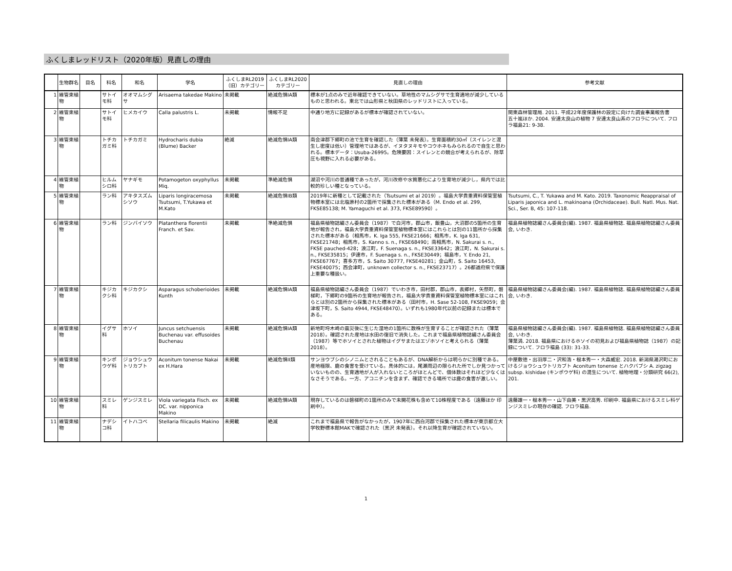ふくしまレッドリスト（2020年版）見直しの理由
| | 生物群名 | 目名 | 科名 | 和名 | 学名 | ふくしまRL2019（旧）カテゴリー | ふくしまRL2020カテゴリー | 見直しの理由 | 参考文献 |
| --- | --- | --- | --- | --- | --- | --- | --- | --- | --- |
| 1 | 維管束植物 | | サトイモ科 | オオマムシグサ | Arisaema takedae Makino | 未掲載 | 絶滅危惧IA類 | 標本が1点のみで近年確認できていない。草地性のマムシグサで生育適地が減少しているものと思われる。東北では山形県と秋田県のレッドリストに入っている。 | |
| 2 | 維管束植物 | | サトイモ科 | ヒメカイウ | Calla palustris L. | 未掲載 | 情報不足 | 中通り地方に記録があるが標本が確認されていない。 | 関東森林管理局. 2011. 平成22年度保護林の設定に向けた調査事業報告書 五十嵐ほか. 2004. 安達太良山の植物 7 安達太良山系のフロラについて. フロラ福島21: 9-38. |
| 3 | 維管束植物 | | トチカガミ科 | トチカガミ | Hydrocharis dubia (Blume) Backer | 絶滅 | 絶滅危惧IA類 | 南会津郡下郷町の池で生育を確認した（薄葉 未発表）。生育面積約30㎡（スイレンと混生し密度は低い）管理地ではあるが、イヌタヌキモやコウホネもみられるので自生と思われる。標本データ：Usuba-26995。危険要因：スイレンとの競合が考えられるが、除草圧も視野に入れる必要がある。 | |
| 4 | 維管束植物 | | ヒルムシロ科 | ヤナギモ | Potamogeton oxyphyllus Miq. | 未掲載 | 準絶滅危惧 | 湖沼や河川の普通種であったが，河川改修や水質悪化により生育地が減少し，県内では比較的珍しい種となっている。 | |
| 5 | 維管束植物 | | ラン科 | アキタスズムシソウ | Liparis longiracemosa Tsutsumi, T.Yukawa et M.Kato | 未掲載 | 絶滅危惧IB類 | 2019年に新種として記載された（Tsutsumi et al 2019）。福島大学貴重資料保管室植物標本室には北塩原村の2箇所で採集された標本がある（M. Endo et al. 299, FKSE85138; M. Yamaguchi et al. 373, FKSE89590）。 | Tsutsumi, C., T. Yukawa and M. Kato. 2019. Taxonomic Reappraisal of Liparis japonica and L. makinoana (Orchidaceae). Bull. Natl. Mus. Nat. Sci., Ser. B, 45: 107-118. |
| 6 | 維管束植物 | | ラン科 | ジンバイソウ | Platanthera florentii Franch. et Sav. | 未掲載 | 準絶滅危惧 | 福島県植物誌編さん委員会（1987）で白河市，郡山市，飯豊山，大沼郡の5箇所の生育地が報告され，福島大学貴重資料保管室植物標本室にはこれらとは別の11箇所から採集された標本がある（相馬市，K. Iga 555, FKSE21666；相馬市，K. Iga 631, FKSE21748；相馬市，S. Kanno s. n., FKSE68490；南相馬市，N. Sakurai s. n., FKSE pauched-428；浪江町，F. Suenaga s. n., FKSE33642；浪江町，N. Sakurai s. n., FKSE35815；伊達市，F. Suenaga s. n., FKSE30449；福島市，Y. Endo 21, FKSE67767；喜多方市，S. Saito 30777, FKSE40281；金山町，S. Saito 16453, FKSE40075；西会津町，unknown collector s. n., FKSE23717）。26都道府県で保護上重要な種扱い。 | 福島県植物誌編さん委員会(編). 1987. 福島県植物誌. 福島県植物誌編さん委員会, いわき. |
| 7 | 維管束植物 | | キジカクシ科 | キジカクシ | Asparagus schoberioides Kunth | 未掲載 | 絶滅危惧IA類 | 福島県植物誌編さん委員会（1987）でいわき市，田村郡，郡山市，表郷村，矢祭町，磐梯町，下郷町の9箇所の生育地が報告され，福島大学貴重資料保管室植物標本室にはこれらとは別の2箇所から採集された標本がある（田村市，H. Sase 52-108, FKSE9059；会津坂下町，S. Saito 4944, FKSE48470）。いずれも1980年代以前の記録または標本である。 | 福島県植物誌編さん委員会(編). 1987. 福島県植物誌. 福島県植物誌編さん委員会, いわき. |
| 8 | 維管束植物 | | イグサ科 | ホソイ | Juncus setchuensis Buchenau var. effusoides Buchenau | 未掲載 | 絶滅危惧IA類 | 新地町埒木崎の震災後に生じた湿地の1箇所に数株が生育することが確認された（薄葉 2018）。確認された産地は水田の復旧で消失した。これまで福島県植物誌編さん委員会（1987）等でホソイとされた植物はイグサまたはエゾホソイと考えられる（薄葉 2018）。 | 福島県植物誌編さん委員会(編). 1987. 福島県植物誌. 福島県植物誌編さん委員会, いわき. 薄葉満. 2018. 福島県におけるホソイの初見および福島県植物誌（1987）の記録について. フロラ福島 (33): 31-33. |
| 9 | 維管束植物 | | キンポウゲ科 | ジョウシュウトリカブト | Aconitum tonense Nakai ex H.Hara | 未掲載 | 絶滅危惧II類 | サンヨウブシのシノニムとされることもあるが、DNA解析からは明らかに別種である。産地極限、鹿の食害を受けている。具体的には，尾瀬周辺の限られた所でしか見つかっていないものの、生育適地が人が入れないところがほとんどで、個体数はそれほど少なくはなさそうである。一方、アコニチンを含まず、確認できる場所では鹿の食害が激しい。 | 中屋敷徳・出羽厚二・沢和浩・根本秀一・大森威宏. 2018. 新潟県湯沢町におけるジョウシュウトリカブト Aconitum tonense とハクバブシ A. zigzag subsp. kishidae (キンポウゲ科) の混生について. 植物地理・分類研究 66(2), 201. |
| 10 | 維管束植物 | | スミレ科 | ゲンジスミレ | Viola variegata Fisch. ex DC. var. nipponica Makino | 未掲載 | 絶滅危惧IA類 | 現存しているのは磐梯町の1箇所のみで未開花株も含めて10株程度である（遠藤ほか 印刷中）。 | 遠藤雄一・根本秀一・山下由美・黒沢高秀. 印刷中. 福島県におけるスミレ科ゲンジスミレの現存の確認. フロラ福島. |
| 11 | 維管束植物 | | ナデシコ科 | イトハコベ | Stellaria filicaulis Makino | 未掲載 | 絶滅 | これまで福島県で報告がなかったが，1907年に西白河郡で採集された標本が東京都立大学牧野標本館MAKで確認された（黒沢 未発表）。それ以降生育が確認されていない。 | |
1